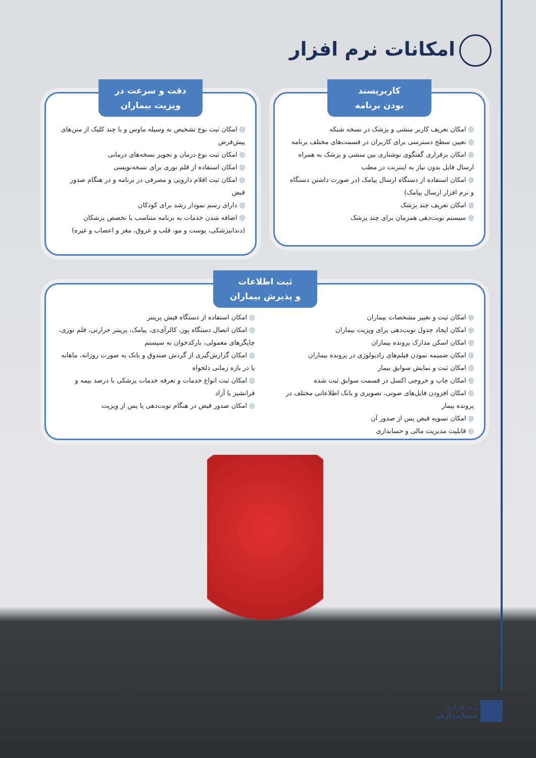امکانات نرم افزار
کاربرپسند
بودن برنامه
◎ امکان تعریف کاربر منشی و پزشک در نسخه شبکه
◎ تعیین سطح دسترسی برای کاربران در قسمت‌های مختلف برنامه
◎ امکان برقراری گفتگوی نوشتاری بین منشی و پزشک به همراه ارسال فایل بدون نیاز به اینترنت در مطب
◎ امکان استفاده از دستگاه ارسال پیامک (در صورت داشتن دستگاه و نرم افزار ارسال پیامک)
◎ امکان تعریف چند پزشک
◎ سیستم نوبت‌دهی همزمان برای چند پزشک
دقت و سرعت در
ویزیت بیماران
◎ امکان ثبت نوع تشخیص به وسیله ماوس و با چند کلیک از متن‌های پیش‌فرض
◎ امکان ثبت نوع درمان و تجویز نسخه‌های درمانی
◎ امکان استفاده از قلم نوری برای نسخه‌نویسی
◎ امکان ثبت اقلام دارویی و مصرفی در برنامه و در هنگام صدور قبض
◎ دارای رسم نمودار رشد برای کودکان
◎ اضافه شدن خدمات به برنامه متناسب با تخصص پزشکان (دندانپزشکی، پوست و مو، قلب و عروق، مغز و اعصاب و غیره)
ثبت اطلاعات
و پذیرش بیماران
◎ امکان ثبت و تغییر مشخصات بیماران
◎ امکان ایجاد جدول نوبت‌دهی برای ویزیت بیماران
◎ امکان اسکن مدارک پرونده بیماران
◎ امکان ضمیمه نمودن فیلم‌های رادیولوژی در پرونده بیماران
◎ امکان ثبت و نمایش سوابق بیمار
◎ امکان چاپ و خروجی اکسل در قسمت سوابق ثبت شده
◎ امکان افزودن فایل‌های صوتی، تصویری و بانک اطلاعاتی مختلف در پرونده بیمار
◎ امکان تسویه قبض پس از صدور آن
◎ قابلیت مدیریت مالی و حسابداری
◎ امکان استفاده از دستگاه فیش پرینتر
◎ امکان اتصال دستگاه پوز، کالرآی‌دی، پیامک، پرینتر حرارتی، قلم نوری، چاپگرهای معمولی، بارکدخوان به سیستم
◎ امکان گزارش‌گیری از گردش صندوق و بانک به صورت روزانه، ماهانه یا در بازه زمانی دلخواه
◎ امکان ثبت انواع خدمات و تعرفه خدمات پزشکی با درصد بیمه و فرانشیز یا آزاد
◎ امکان صدور قبض در هنگام نوبت‌دهی یا پس از ویزیت
نرم افزاری
سیناپردازش